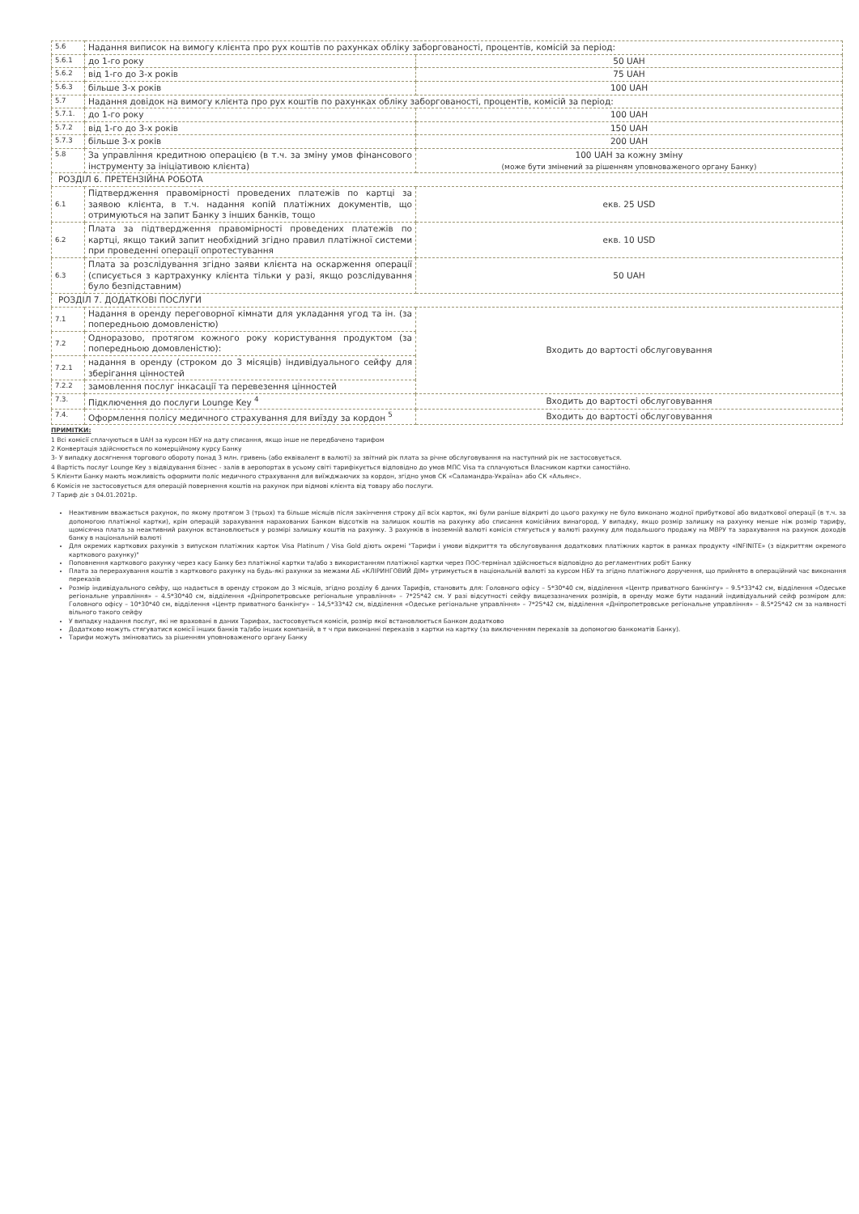| 5.6 | Надання виписок на вимогу клієнта про рух коштів по рахунках обліку заборгованості, процентів, комісій за період: | |
| 5.6.1 | до 1-го року | 50 UAH |
| 5.6.2 | від 1-го до 3-х років | 75 UAH |
| 5.6.3 | більше 3-х років | 100 UAH |
| 5.7 | Надання довідок на вимогу клієнта про рух коштів по рахунках обліку заборгованості, процентів, комісій за період: | |
| 5.7.1. | до 1-го року | 100 UAH |
| 5.7.2 | від 1-го до 3-х років | 150 UAH |
| 5.7.3 | більше 3-х років | 200 UAH |
| 5.8 | За управління кредитною операцією (в т.ч. за зміну умов фінансового інструменту за ініціативою клієнта) | 100 UAH за кожну зміну (може бути змінений за рішенням уповноваженого органу Банку) |
| РОЗДІЛ 6. ПРЕТЕНЗІЙНА РОБОТА | | |
| 6.1 | Підтвердження правомірності проведених платежів по картці за заявою клієнта, в т.ч. надання копій платіжних документів, що отримуються на запит Банку з інших банків, тощо | екв. 25 USD |
| 6.2 | Плата за підтвердження правомірності проведених платежів по картці, якщо такий запит необхідний згідно правил платіжної системи при проведенні операції опротестування | екв. 10 USD |
| 6.3 | Плата за розслідування згідно заяви клієнта на оскарження операції (списується з картрахунку клієнта тільки у разі, якщо розслідування було безпідставним) | 50 UAH |
| РОЗДІЛ 7. ДОДАТКОВІ ПОСЛУГИ | | |
| 7.1 | Надання в оренду переговорної кімнати для укладання угод та ін. (за попередньою домовленістю) | Входить до вартості обслуговування |
| 7.2 | Одноразово, протягом кожного року користування продуктом (за попередньою домовленістю): | |
| 7.2.1 | надання в оренду (строком до 3 місяців) індивідуального сейфу для зберігання цінностей | |
| 7.2.2 | замовлення послуг інкасації та перевезення цінностей | |
| 7.3. | Підключення до послуги Lounge Key <sup>4</sup> | Входить до вартості обслуговування |
| 7.4. | Оформлення полісу медичного страхування для виїзду за кордон <sup>5</sup> | Входить до вартості обслуговування |
ПРИМІТКИ:
1 Всі комісії сплачуються в UAH за курсом НБУ на дату списання, якщо інше не передбачено тарифом
2 Конвертація здійснюється по комерційному курсу Банку
3- У випадку досягнення торгового обороту понад 3 млн. гривень (або еквівалент в валюті) за звітний рік плата за річне обслуговування на наступний рік не застосовується.
4 Вартість послуг Lounge Key з відвідування бізнес - залів в аеропортах в усьому світі тарифікується відповідно до умов МПС Visa та сплачуються Власником картки самостійно.
5 Клієнти Банку мають можливість оформити поліс медичного страхування для виїжджаючих за кордон, згідно умов СК «Саламандра-Україна» або СК «Альянс».
6 Комісія не застосовується для операцій повернення коштів на рахунок при відмові клієнта від товару або послуги.
7 Тариф діє з 04.01.2021р.
Неактивним вважається рахунок, по якому протягом 3 (трьох) та більше місяців після закінчення строку дії всіх карток, які були раніше відкриті до цього рахунку не було виконано жодної прибуткової або видаткової операції (в т.ч. за допомогою платіжної картки), крім операцій зарахування нарахованих Банком відсотків на залишок коштів на рахунку або списання комісійних винагород. У випадку, якщо розмір залишку на рахунку менше ніж розмір тарифу, щомісячна плата за неактивний рахунок встановлюється у розмірі залишку коштів на рахунку. З рахунків в іноземній валюті комісія стягується у валюті рахунку для подальшого продажу на МВРУ та зарахування на рахунок доходів банку в національній валюті
Для окремих карткових рахунків з випуском платіжних карток Visa Platinum / Visa Gold діють окремі "Тарифи і умови відкриття та обслуговування додаткових платіжних карток в рамках продукту «INFINITE» (з відкриттям окремого карткового рахунку)"
Поповнення карткового рахунку через касу Банку без платіжної картки та/або з використанням платіжної картки через ПОС-термінал здійснюється відповідно до регламентних робіт Банку
Плата за перерахування коштів з карткового рахунку на будь-які рахунки за межами АБ «КЛІРИНГОВИЙ ДІМ» утримується в національній валюті за курсом НБУ та згідно платіжного доручення, що прийнято в операційний час виконання переказів
Розмір індивідуального сейфу, що надається в оренду строком до 3 місяців, згідно розділу 6 даних Тарифів, становить для: Головного офісу – 5*30*40 см, відділення «Центр приватного банкінгу» – 9.5*33*42 см, відділення «Одеське регіональне управління» – 4.5*30*40 см, відділення «Дніпропетровське регіональне управління» – 7*25*42 см. У разі відсутності сейфу вищезазначених розмірів, в оренду може бути наданий індивідуальний сейф розміром для: Головного офісу – 10*30*40 см, відділення «Центр приватного банкінгу» – 14,5*33*42 см, відділення «Одеське регіональне управління» – 7*25*42 см, відділення «Дніпропетровське регіональне управління» – 8.5*25*42 см за наявності вільного такого сейфу
У випадку надання послуг, які не враховані в даних Тарифах, застосовується комісія, розмір якої встановлюється Банком додатково
Додатково можуть стягуватися комісії інших банків та/або інших компаній, в т ч при виконанні переказів з картки на картку (за виключенням переказів за допомогою банкоматів Банку).
Тарифи можуть змінюватись за рішенням уповноваженого органу Банку